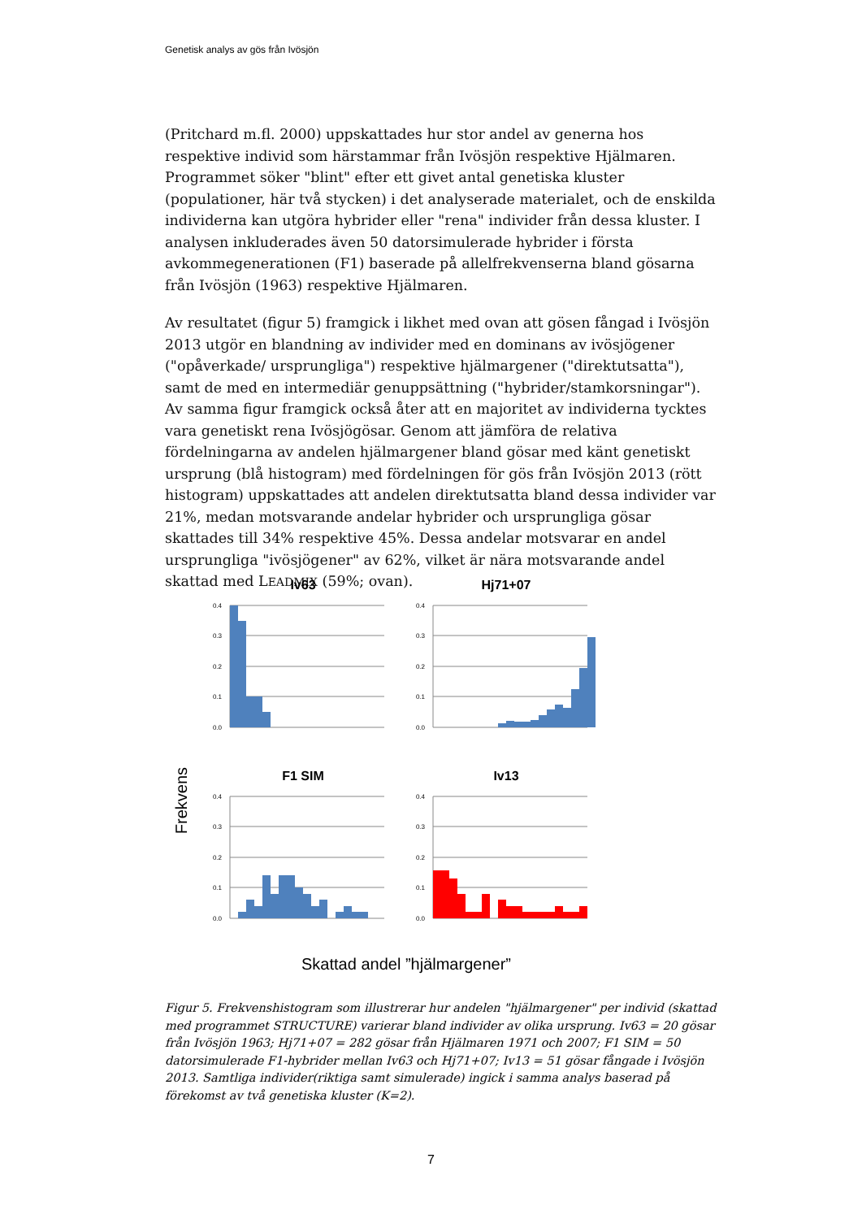Genetisk analys av gös från Ivösjön
(Pritchard m.fl. 2000) uppskattades hur stor andel av generna hos respektive individ som härstammar från Ivösjön respektive Hjälmaren. Programmet söker "blint" efter ett givet antal genetiska kluster (populationer, här två stycken) i det analyserade materialet, och de enskilda individerna kan utgöra hybrider eller "rena" individer från dessa kluster. I analysen inkluderades även 50 datorsimulerade hybrider i första avkommegenerationen (F1) baserade på allelfrekvenserna bland gösarna från Ivösjön (1963) respektive Hjälmaren.
Av resultatet (figur 5) framgick i likhet med ovan att gösen fångad i Ivösjön 2013 utgör en blandning av individer med en dominans av ivösjögener ("opåverkade/ ursprungliga") respektive hjälmargener ("direktutsatta"), samt de med en intermediär genuppsättning ("hybrider/stamkorsningar"). Av samma figur framgick också åter att en majoritet av individerna tycktes vara genetiskt rena Ivösjögösar. Genom att jämföra de relativa fördelningarna av andelen hjälmargener bland gösar med känt genetiskt ursprung (blå histogram) med fördelningen för gös från Ivösjön 2013 (rött histogram) uppskattades att andelen direktutsatta bland dessa individer var 21%, medan motsvarande andelar hybrider och ursprungliga gösar skattades till 34% respektive 45%. Dessa andelar motsvarar en andel ursprungliga "ivösjögener" av 62%, vilket är nära motsvarande andel skattad med LEADMIX (59%; ovan).
Frekvens
Iv63
0.4
0.3
0.2
0.1
0.0
Hj71+07
0.4
0.3
0.2
0.1
0.0
F1 SIM
0.4
0.3
0.2
0.1
0.0
Iv13
0.4
0.3
0.2
0.1
0.0
Skattad andel ”hjälmargener”
Figur 5. Frekvenshistogram som illustrerar hur andelen "hjälmargener" per individ (skattad med programmet STRUCTURE) varierar bland individer av olika ursprung. Iv63 = 20 gösar från Ivösjön 1963; Hj71+07 = 282 gösar från Hjälmaren 1971 och 2007; F1 SIM = 50 datorsimulerade F1-hybrider mellan Iv63 och Hj71+07; Iv13 = 51 gösar fångade i Ivösjön 2013. Samtliga individer(riktiga samt simulerade) ingick i samma analys baserad på förekomst av två genetiska kluster (K=2).
7